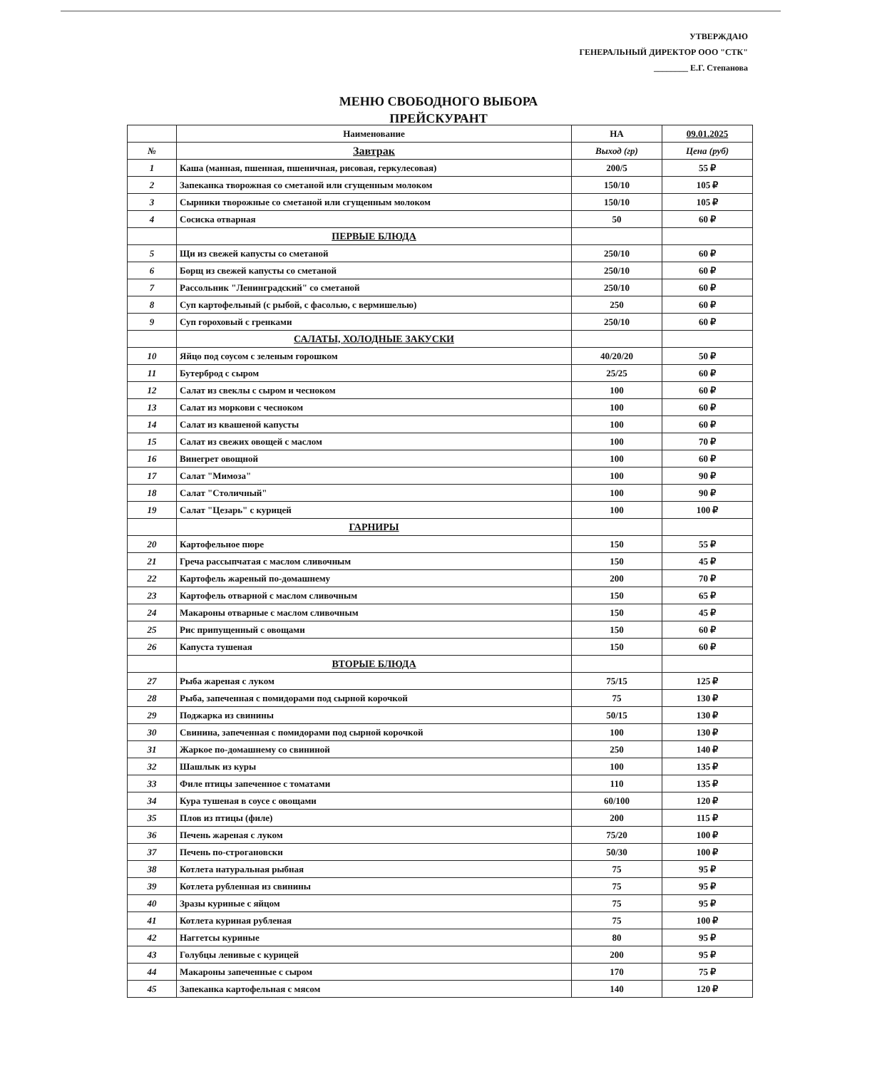УТВЕРЖДАЮ
ГЕНЕРАЛЬНЫЙ ДИРЕКТОР ООО "СТК"
________ Е.Г. Степанова
МЕНЮ СВОБОДНОГО ВЫБОРА
ПРЕЙСКУРАНТ
| | Наименование | НА | 09.01.2025 |
| № | Завтрак | Выход (гр) | Цена (руб) |
| 1 | Каша (манная, пшенная, пшеничная, рисовая, геркулесовая) | 200/5 | 55 ₽ |
| 2 | Запеканка творожная со сметаной или сгущенным молоком | 150/10 | 105 ₽ |
| 3 | Сырники творожные со сметаной или сгущенным молоком | 150/10 | 105 ₽ |
| 4 | Сосиска отварная | 50 | 60 ₽ |
| | ПЕРВЫЕ БЛЮДА | | |
| 5 | Щи из свежей капусты со сметаной | 250/10 | 60 ₽ |
| 6 | Борщ из свежей капусты со сметаной | 250/10 | 60 ₽ |
| 7 | Рассольник "Ленинградский" со сметаной | 250/10 | 60 ₽ |
| 8 | Суп картофельный (с рыбой, с фасолью, с вермишелью) | 250 | 60 ₽ |
| 9 | Суп гороховый с гренками | 250/10 | 60 ₽ |
| | САЛАТЫ, ХОЛОДНЫЕ ЗАКУСКИ | | |
| 10 | Яйцо под соусом с зеленым горошком | 40/20/20 | 50 ₽ |
| 11 | Бутерброд с сыром | 25/25 | 60 ₽ |
| 12 | Салат из свеклы с сыром и чесноком | 100 | 60 ₽ |
| 13 | Салат из моркови с чесноком | 100 | 60 ₽ |
| 14 | Салат из квашеной капусты | 100 | 60 ₽ |
| 15 | Салат из свежих овощей с маслом | 100 | 70 ₽ |
| 16 | Винегрет овощной | 100 | 60 ₽ |
| 17 | Салат "Мимоза" | 100 | 90 ₽ |
| 18 | Салат "Столичный" | 100 | 90 ₽ |
| 19 | Салат "Цезарь" с курицей | 100 | 100 ₽ |
| | ГАРНИРЫ | | |
| 20 | Картофельное пюре | 150 | 55 ₽ |
| 21 | Греча рассыпчатая с маслом сливочным | 150 | 45 ₽ |
| 22 | Картофель жареный по-домашнему | 200 | 70 ₽ |
| 23 | Картофель отварной с маслом сливочным | 150 | 65 ₽ |
| 24 | Макароны отварные с маслом сливочным | 150 | 45 ₽ |
| 25 | Рис припущенный с овощами | 150 | 60 ₽ |
| 26 | Капуста тушеная | 150 | 60 ₽ |
| | ВТОРЫЕ БЛЮДА | | |
| 27 | Рыба жареная с луком | 75/15 | 125 ₽ |
| 28 | Рыба, запеченная с помидорами под сырной корочкой | 75 | 130 ₽ |
| 29 | Поджарка из свинины | 50/15 | 130 ₽ |
| 30 | Свинина, запеченная с помидорами под сырной корочкой | 100 | 130 ₽ |
| 31 | Жаркое по-домашнему со свининой | 250 | 140 ₽ |
| 32 | Шашлык из куры | 100 | 135 ₽ |
| 33 | Филе птицы запеченное с томатами | 110 | 135 ₽ |
| 34 | Кура тушеная в соусе с овощами | 60/100 | 120 ₽ |
| 35 | Плов из птицы (филе) | 200 | 115 ₽ |
| 36 | Печень жареная с луком | 75/20 | 100 ₽ |
| 37 | Печень по-строгановски | 50/30 | 100 ₽ |
| 38 | Котлета натуральная рыбная | 75 | 95 ₽ |
| 39 | Котлета рубленная из свинины | 75 | 95 ₽ |
| 40 | Зразы куриные с яйцом | 75 | 95 ₽ |
| 41 | Котлета куриная рубленая | 75 | 100 ₽ |
| 42 | Наггетсы куриные | 80 | 95 ₽ |
| 43 | Голубцы ленивые с курицей | 200 | 95 ₽ |
| 44 | Макароны запеченные с сыром | 170 | 75 ₽ |
| 45 | Запеканка картофельная с мясом | 140 | 120 ₽ |